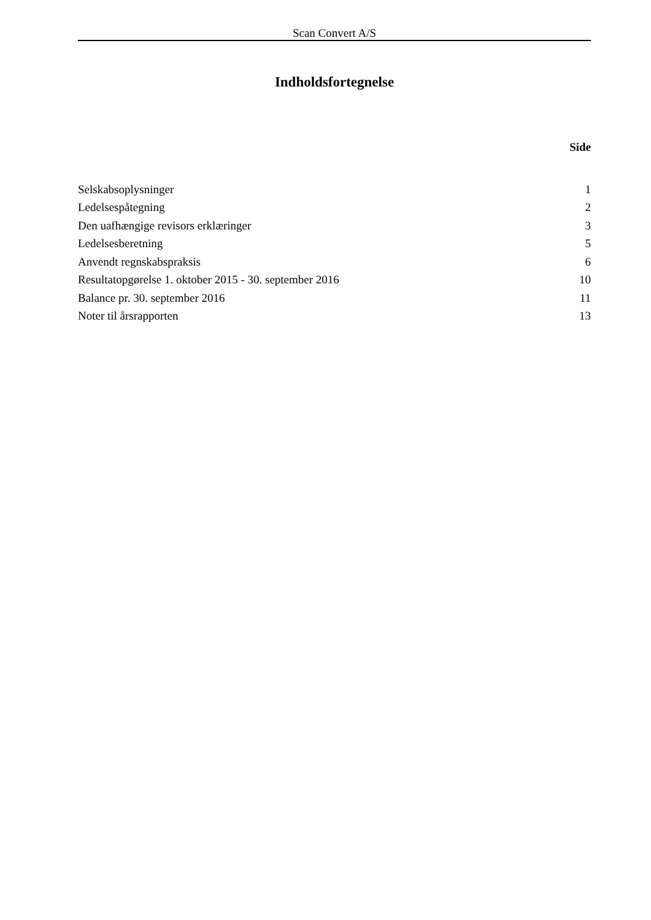Scan Convert A/S
Indholdsfortegnelse
Side
| Selskabsoplysninger | 1 |
| Ledelsespåtegning | 2 |
| Den uafhængige revisors erklæringer | 3 |
| Ledelsesberetning | 5 |
| Anvendt regnskabspraksis | 6 |
| Resultatopgørelse 1. oktober 2015 - 30. september 2016 | 10 |
| Balance pr. 30. september 2016 | 11 |
| Noter til årsrapporten | 13 |